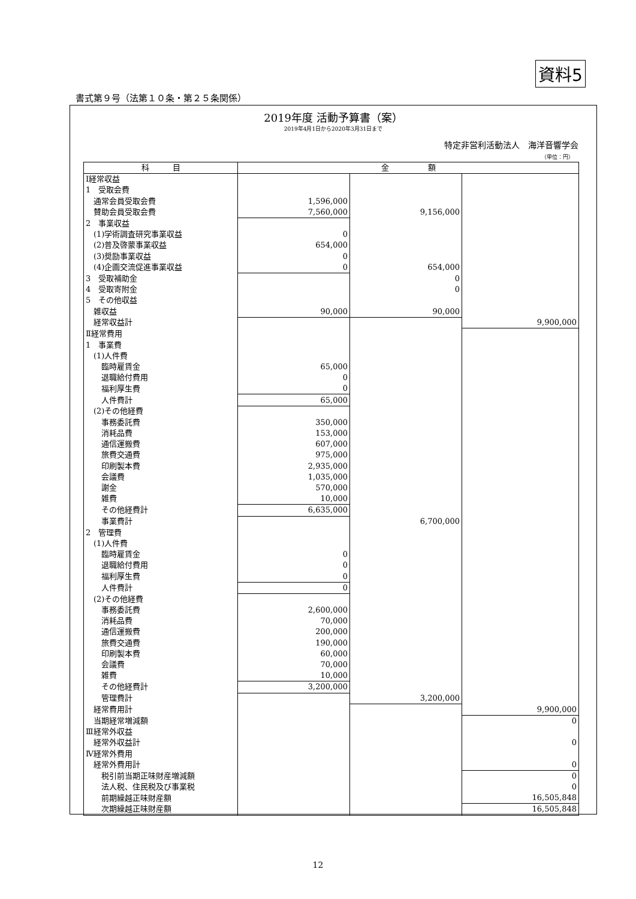資料5
書式第９号（法第１０条・第２５条関係）
2019年度 活動予算書（案）
2019年4月1日から2020年3月31日まで
特定非営利活動法人　海洋音響学会
（単位：円）
| 科 目 | 金 額 | | |
| --- | --- | --- | --- |
| Ⅰ経常収益 | | | |
| 1 受取会費 | | | |
| 通常会員受取会費 | 1,596,000 | | |
| 賛助会員受取会費 | 7,560,000 | 9,156,000 | |
| 2 事業収益 | | | |
| (1)学術調査研究事業収益 | 0 | | |
| (2)普及啓蒙事業収益 | 654,000 | | |
| (3)奨励事業収益 | 0 | | |
| (4)企画交流促進事業収益 | 0 | 654,000 | |
| 3 受取補助金 | | 0 | |
| 4 受取寄附金 | | 0 | |
| 5 その他収益 | | | |
| 雑収益 | 90,000 | 90,000 | |
| 経常収益計 | | | 9,900,000 |
| Ⅱ経常費用 | | | |
| 1 事業費 | | | |
| (1)人件費 | | | |
| 臨時雇賃金 | 65,000 | | |
| 退職給付費用 | 0 | | |
| 福利厚生費 | 0 | | |
| 人件費計 | 65,000 | | |
| (2)その他経費 | | | |
| 事務委託費 | 350,000 | | |
| 消耗品費 | 153,000 | | |
| 通信運搬費 | 607,000 | | |
| 旅費交通費 | 975,000 | | |
| 印刷製本費 | 2,935,000 | | |
| 会議費 | 1,035,000 | | |
| 謝金 | 570,000 | | |
| 雑費 | 10,000 | | |
| その他経費計 | 6,635,000 | | |
| 事業費計 | | 6,700,000 | |
| 2 管理費 | | | |
| (1)人件費 | | | |
| 臨時雇賃金 | 0 | | |
| 退職給付費用 | 0 | | |
| 福利厚生費 | 0 | | |
| 人件費計 | 0 | | |
| (2)その他経費 | | | |
| 事務委託費 | 2,600,000 | | |
| 消耗品費 | 70,000 | | |
| 通信運搬費 | 200,000 | | |
| 旅費交通費 | 190,000 | | |
| 印刷製本費 | 60,000 | | |
| 会議費 | 70,000 | | |
| 雑費 | 10,000 | | |
| その他経費計 | 3,200,000 | | |
| 管理費計 | | 3,200,000 | |
| 経常費用計 | | | 9,900,000 |
| 当期経常増減額 | | | 0 |
| Ⅲ経常外収益 | | | |
| 経常外収益計 | | | 0 |
| Ⅳ経常外費用 | | | |
| 経常外費用計 | | | 0 |
| 税引前当期正味財産増減額 | | | 0 |
| 法人税、住民税及び事業税 | | | 0 |
| 前期繰越正味財産額 | | | 16,505,848 |
| 次期繰越正味財産額 | | | 16,505,848 |
12